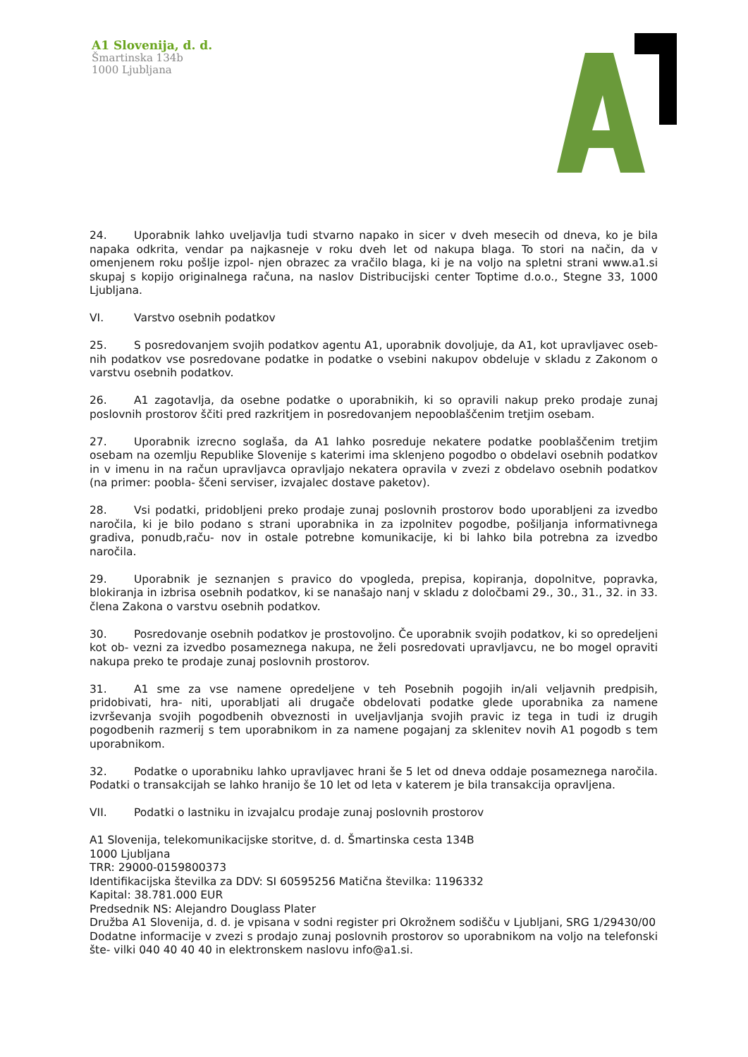A1 Slovenija, d. d.
Šmartinska 134b
1000 Ljubljana
24. Uporabnik lahko uveljavlja tudi stvarno napako in sicer v dveh mesecih od dneva, ko je bila napaka odkrita, vendar pa najkasneje v roku dveh let od nakupa blaga. To stori na način, da v omenjenem roku pošlje izpol- njen obrazec za vračilo blaga, ki je na voljo na spletni strani www.a1.si skupaj s kopijo originalnega računa, na naslov Distribucijski center Toptime d.o.o., Stegne 33, 1000 Ljubljana.
VI. Varstvo osebnih podatkov
25. S posredovanjem svojih podatkov agentu A1, uporabnik dovoljuje, da A1, kot upravljavec oseb- nih podatkov vse posredovane podatke in podatke o vsebini nakupov obdeluje v skladu z Zakonom o varstvu osebnih podatkov.
26. A1 zagotavlja, da osebne podatke o uporabnikih, ki so opravili nakup preko prodaje zunaj poslovnih prostorov ščiti pred razkritjem in posredovanjem nepooblaščenim tretjim osebam.
27. Uporabnik izrecno soglaša, da A1 lahko posreduje nekatere podatke pooblaščenim tretjim osebam na ozemlju Republike Slovenije s katerimi ima sklenjeno pogodbo o obdelavi osebnih podatkov in v imenu in na račun upravljavca opravljajo nekatera opravila v zvezi z obdelavo osebnih podatkov (na primer: poobla- ščeni serviser, izvajalec dostave paketov).
28. Vsi podatki, pridobljeni preko prodaje zunaj poslovnih prostorov bodo uporabljeni za izvedbo naročila, ki je bilo podano s strani uporabnika in za izpolnitev pogodbe, pošiljanja informativnega gradiva, ponudb,raču- nov in ostale potrebne komunikacije, ki bi lahko bila potrebna za izvedbo naročila.
29. Uporabnik je seznanjen s pravico do vpogleda, prepisa, kopiranja, dopolnitve, popravka, blokiranja in izbrisa osebnih podatkov, ki se nanašajo nanj v skladu z določbami 29., 30., 31., 32. in 33. člena Zakona o varstvu osebnih podatkov.
30. Posredovanje osebnih podatkov je prostovoljno. Če uporabnik svojih podatkov, ki so opredeljeni kot ob- vezni za izvedbo posameznega nakupa, ne želi posredovati upravljavcu, ne bo mogel opraviti nakupa preko te prodaje zunaj poslovnih prostorov.
31. A1 sme za vse namene opredeljene v teh Posebnih pogojih in/ali veljavnih predpisih, pridobivati, hra- niti, uporabljati ali drugače obdelovati podatke glede uporabnika za namene izvrševanja svojih pogodbenih obveznosti in uveljavljanja svojih pravic iz tega in tudi iz drugih pogodbenih razmerij s tem uporabnikom in za namene pogajanj za sklenitev novih A1 pogodb s tem uporabnikom.
32. Podatke o uporabniku lahko upravljavec hrani še 5 let od dneva oddaje posameznega naročila. Podatki o transakcijah se lahko hranijo še 10 let od leta v katerem je bila transakcija opravljena.
VII. Podatki o lastniku in izvajalcu prodaje zunaj poslovnih prostorov
A1 Slovenija, telekomunikacijske storitve, d. d. Šmartinska cesta 134B
1000 Ljubljana
TRR: 29000-0159800373
Identifikacijska številka za DDV: SI 60595256 Matična številka: 1196332
Kapital: 38.781.000 EUR
Predsednik NS: Alejandro Douglass Plater
Družba A1 Slovenija, d. d. je vpisana v sodni register pri Okrožnem sodišču v Ljubljani, SRG 1/29430/00
Dodatne informacije v zvezi s prodajo zunaj poslovnih prostorov so uporabnikom na voljo na telefonski šte- vilki 040 40 40 40 in elektronskem naslovu info@a1.si.